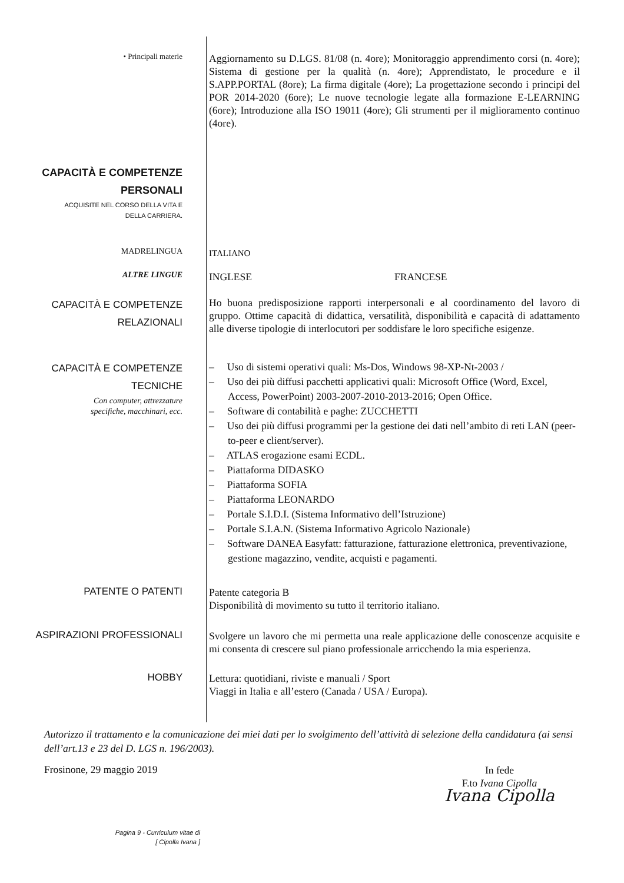• Principali materie
Aggiornamento su D.LGS. 81/08 (n. 4ore); Monitoraggio apprendimento corsi (n. 4ore); Sistema di gestione per la qualità (n. 4ore); Apprendistato, le procedure e il S.APP.PORTAL (8ore); La firma digitale (4ore); La progettazione secondo i principi del POR 2014-2020 (6ore); Le nuove tecnologie legate alla formazione E-LEARNING (6ore); Introduzione alla ISO 19011 (4ore); Gli strumenti per il miglioramento continuo (4ore).
CAPACITÀ E COMPETENZE
PERSONALI
ACQUISITE NEL CORSO DELLA VITA E
DELLA CARRIERA.
MADRELINGUA
ITALIANO
ALTRE LINGUE
INGLESE FRANCESE
CAPACITÀ E COMPETENZE
RELAZIONALI
Ho buona predisposizione rapporti interpersonali e al coordinamento del lavoro di gruppo. Ottime capacità di didattica, versatilità, disponibilità e capacità di adattamento alle diverse tipologie di interlocutori per soddisfare le loro specifiche esigenze.
CAPACITÀ E COMPETENZE
TECNICHE
Con computer, attrezzature
specifiche, macchinari, ecc.
– Uso di sistemi operativi quali: Ms-Dos, Windows 98-XP-Nt-2003 /
– Uso dei più diffusi pacchetti applicativi quali: Microsoft Office (Word, Excel, Access, PowerPoint) 2003-2007-2010-2013-2016; Open Office.
– Software di contabilità e paghe: ZUCCHETTI
– Uso dei più diffusi programmi per la gestione dei dati nell’ambito di reti LAN (peer-to-peer e client/server).
– ATLAS erogazione esami ECDL.
– Piattaforma DIDASKO
– Piattaforma SOFIA
– Piattaforma LEONARDO
– Portale S.I.D.I. (Sistema Informativo dell’Istruzione)
– Portale S.I.A.N. (Sistema Informativo Agricolo Nazionale)
– Software DANEA Easyfatt: fatturazione, fatturazione elettronica, preventivazione, gestione magazzino, vendite, acquisti e pagamenti.
PATENTE O PATENTI
Patente categoria B
Disponibilità di movimento su tutto il territorio italiano.
ASPIRAZIONI PROFESSIONALI
Svolgere un lavoro che mi permetta una reale applicazione delle conoscenze acquisite e mi consenta di crescere sul piano professionale arricchendo la mia esperienza.
HOBBY
Lettura: quotidiani, riviste e manuali / Sport
Viaggi in Italia e all’estero (Canada / USA / Europa).
Autorizzo il trattamento e la comunicazione dei miei dati per lo svolgimento dell’attività di selezione della candidatura (ai sensi dell’art.13 e 23 del D. LGS n. 196/2003).
Frosinone, 29 maggio 2019 In fede
F.to Ivana Cipolla
Ivana Cipolla
Pagina 9 - Curriculum vitae di
[ Cipolla Ivana ]